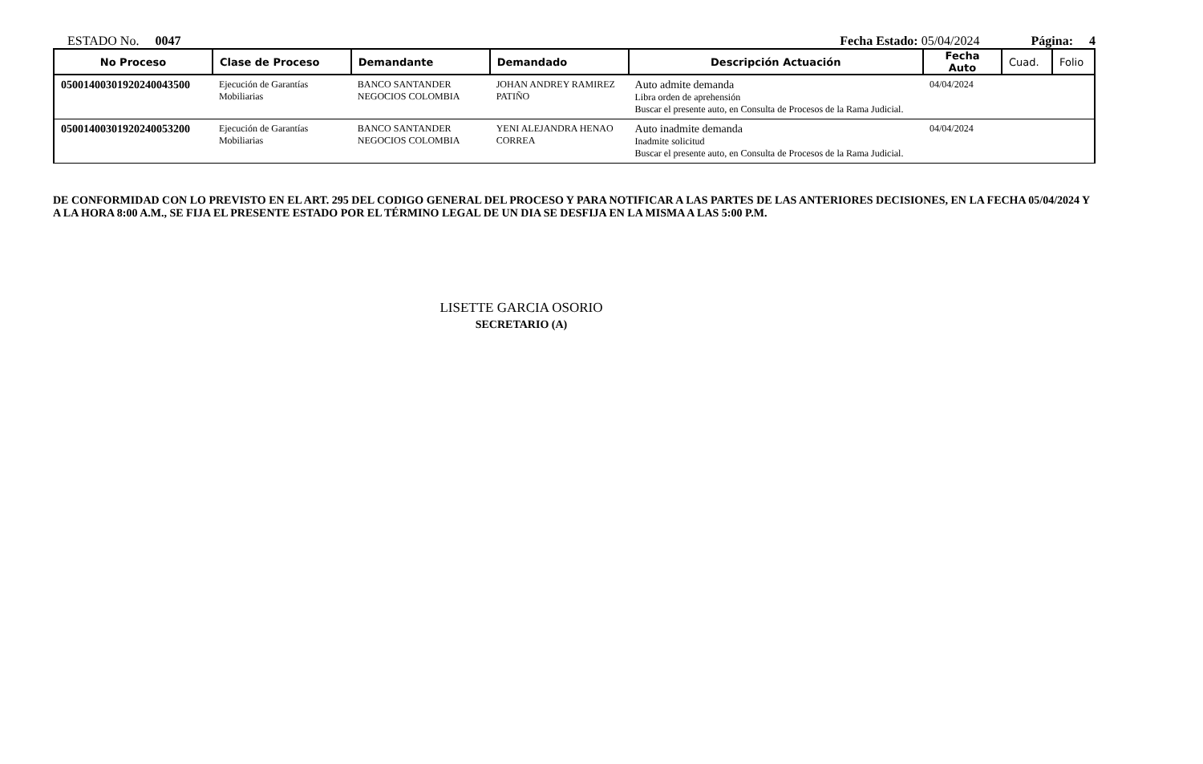ESTADO No. 0047 Fecha Estado: 05/04/2024 Página: 4
| No Proceso | Clase de Proceso | Demandante | Demandado | Descripción Actuación | Fecha Auto | Cuad. | Folio |
| --- | --- | --- | --- | --- | --- | --- | --- |
| 05001400301920240043500 | Ejecución de Garantías Mobiliarias | BANCO SANTANDER NEGOCIOS COLOMBIA | JOHAN ANDREY RAMIREZ PATIÑO | Auto admite demanda Libra orden de aprehensión Buscar el presente auto, en Consulta de Procesos de la Rama Judicial. | 04/04/2024 | | |
| 05001400301920240053200 | Ejecución de Garantías Mobiliarias | BANCO SANTANDER NEGOCIOS COLOMBIA | YENI ALEJANDRA HENAO CORREA | Auto inadmite demanda Inadmite solicitud Buscar el presente auto, en Consulta de Procesos de la Rama Judicial. | 04/04/2024 | | |
DE CONFORMIDAD CON LO PREVISTO EN EL ART. 295 DEL CODIGO GENERAL DEL PROCESO Y PARA NOTIFICAR A LAS PARTES DE LAS ANTERIORES DECISIONES, EN LA FECHA 05/04/2024 Y A LA HORA 8:00 A.M., SE FIJA EL PRESENTE ESTADO POR EL TÉRMINO LEGAL DE UN DIA SE DESFIJA EN LA MISMA A LAS 5:00 P.M.
LISETTE GARCIA OSORIO
SECRETARIO (A)